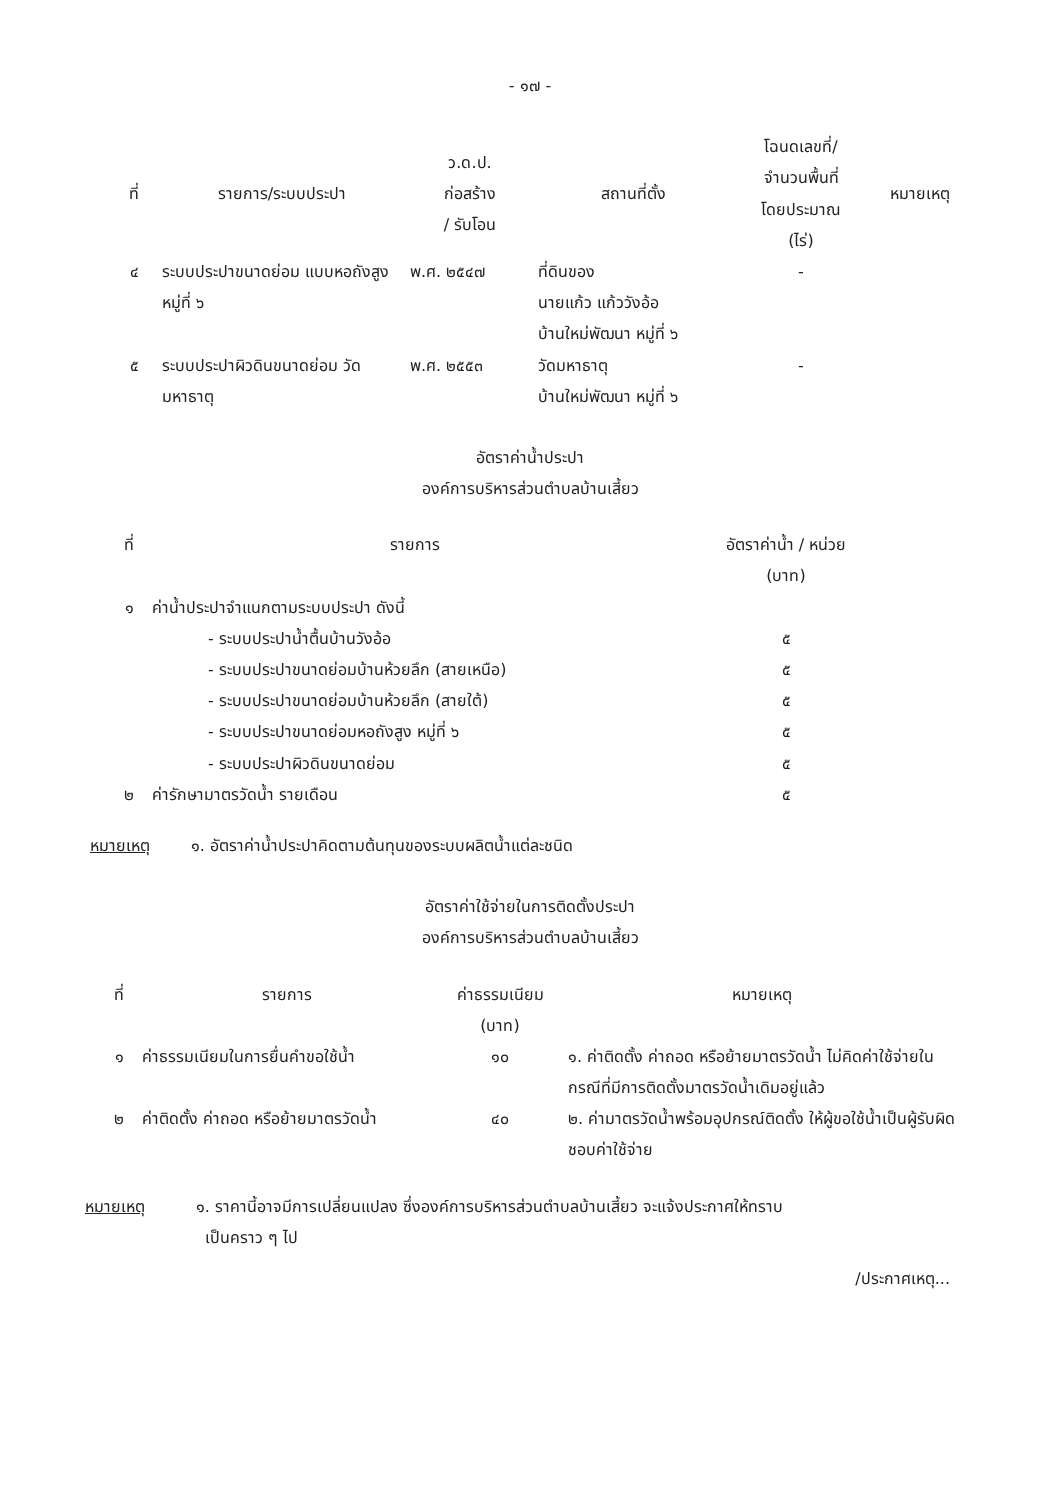- ๑๗ -
| ที่ | รายการ/ระบบประปา | ว.ด.ป. ก่อสร้าง / รับโอน | สถานที่ตั้ง | โฉนดเลขที่/ จำนวนพื้นที่ โดยประมาณ (ไร่) | หมายเหตุ |
| --- | --- | --- | --- | --- | --- |
| ๔ | ระบบประปาขนาดย่อม แบบหอถังสูง หมู่ที่ ๖ | พ.ศ. ๒๕๔๗ | ที่ดินของ นายแก้ว แก้ววังอ้อ บ้านใหม่พัฒนา หมู่ที่ ๖ | - | |
| ๕ | ระบบประปาผิวดินขนาดย่อม วัดมหาธาตุ | พ.ศ. ๒๕๕๓ | วัดมหาธาตุ บ้านใหม่พัฒนา หมู่ที่ ๖ | - | |
อัตราค่าน้ำประปา
องค์การบริหารส่วนตำบลบ้านเสี้ยว
| ที่ | รายการ | อัตราค่าน้ำ / หน่วย (บาท) |
| --- | --- | --- |
| ๑ | ค่าน้ำประปาจำแนกตามระบบประปา ดังนี้ | |
| | - ระบบประปาน้ำตื้นบ้านวังอ้อ | ๕ |
| | - ระบบประปาขนาดย่อมบ้านห้วยลึก (สายเหนือ) | ๕ |
| | - ระบบประปาขนาดย่อมบ้านห้วยลึก (สายใต้) | ๕ |
| | - ระบบประปาขนาดย่อมหอถังสูง หมู่ที่ ๖ | ๕ |
| | - ระบบประปาผิวดินขนาดย่อม | ๕ |
| ๒ | ค่ารักษามาตรวัดน้ำ รายเดือน | ๕ |
หมายเหตุ ๑. อัตราค่าน้ำประปาคิดตามต้นทุนของระบบผลิตน้ำแต่ละชนิด
อัตราค่าใช้จ่ายในการติดตั้งประปา
องค์การบริหารส่วนตำบลบ้านเสี้ยว
| ที่ | รายการ | ค่าธรรมเนียม (บาท) | หมายเหตุ |
| --- | --- | --- | --- |
| ๑ | ค่าธรรมเนียมในการยื่นคำขอใช้น้ำ | ๑๐ | ๑. ค่าติดตั้ง ค่าถอด หรือย้ายมาตรวัดน้ำ ไม่คิดค่าใช้จ่ายในกรณีที่มีการติดตั้งมาตรวัดน้ำเดิมอยู่แล้ว ๒. ค่ามาตรวัดน้ำพร้อมอุปกรณ์ติดตั้ง ให้ผู้ขอใช้น้ำเป็นผู้รับผิดชอบค่าใช้จ่าย |
| ๒ | ค่าติดตั้ง ค่าถอด หรือย้ายมาตรวัดน้ำ | ๔๐ | |
หมายเหตุ ๑. ราคานี้อาจมีการเปลี่ยนแปลง ซึ่งองค์การบริหารส่วนตำบลบ้านเสี้ยว จะแจ้งประกาศให้ทราบ
เป็นคราว ๆ ไป
/ประกาศเหตุ...